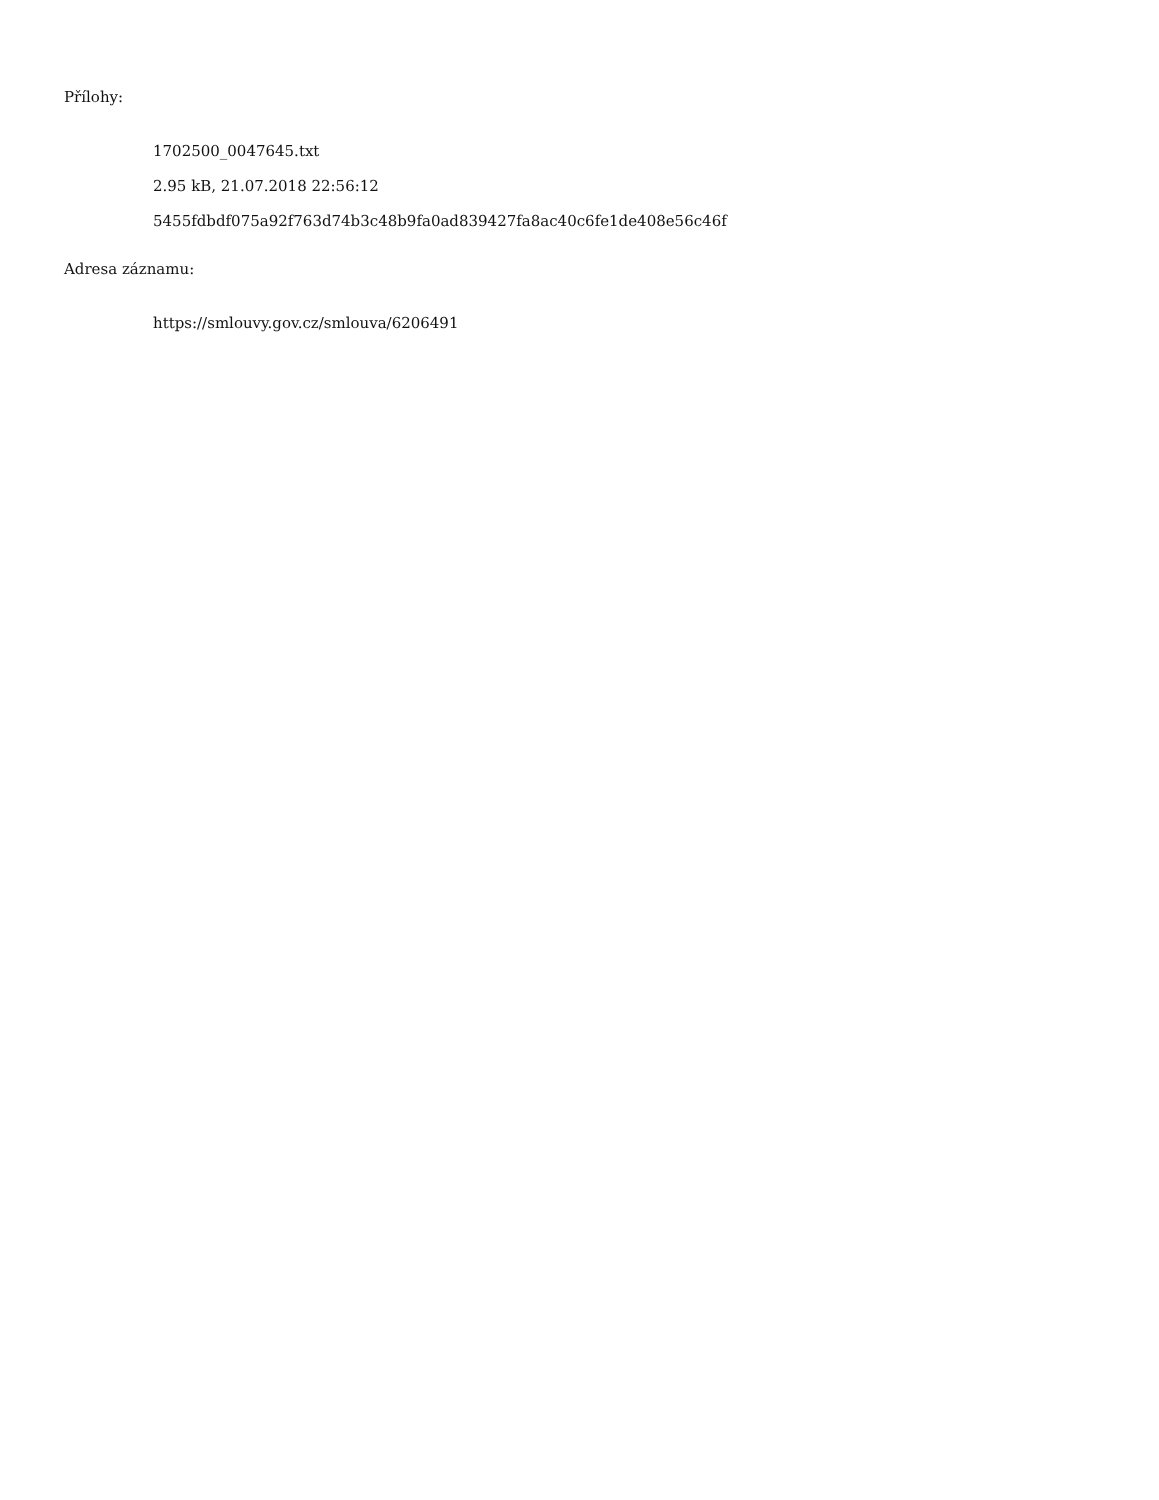Přílohy:
1702500_0047645.txt
2.95 kB, 21.07.2018 22:56:12
5455fdbdf075a92f763d74b3c48b9fa0ad839427fa8ac40c6fe1de408e56c46f
Adresa záznamu:
https://smlouvy.gov.cz/smlouva/6206491